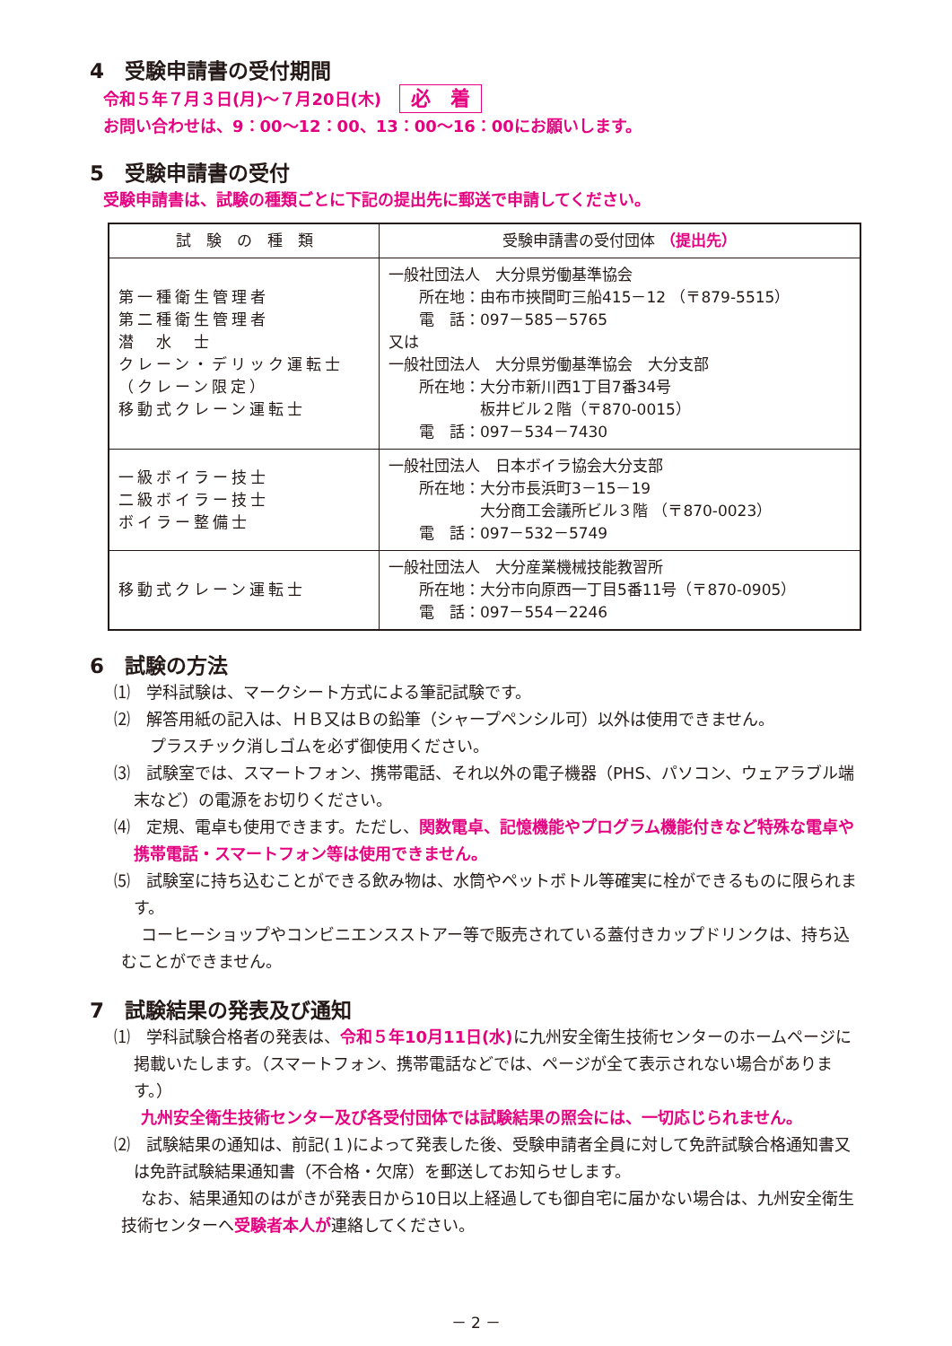4　受験申請書の受付期間
令和５年７月３日(月)～７月20日(木) 必　着
お問い合わせは、9：00～12：00、13：00～16：00にお願いします。
5　受験申請書の受付
受験申請書は、試験の種類ごとに下記の提出先に郵送で申請してください。
| 試 験 の 種 類 | 受験申請書の受付団体 （提出先） |
| --- | --- |
| 第一種衛生管理者 第二種衛生管理者 潜 水 士 クレーン・デリック運転士 （クレーン限定） 移動式クレーン運転士 | 一般社団法人 大分県労働基準協会 所在地：由布市挾間町三船415－12 （〒879-5515） 電 話：097－585－5765 又は 一般社団法人 大分県労働基準協会 大分支部 所在地：大分市新川西1丁目7番34号 板井ビル２階（〒870-0015） 電 話：097－534－7430 |
| 一級ボイラー技士 二級ボイラー技士 ボイラー整備士 | 一般社団法人 日本ボイラ協会大分支部 所在地：大分市長浜町3－15－19 大分商工会議所ビル３階 （〒870-0023） 電 話：097－532－5749 |
| 移動式クレーン運転士 | 一般社団法人 大分産業機械技能教習所 所在地：大分市向原西一丁目5番11号（〒870-0905） 電 話：097－554－2246 |
6　試験の方法
⑴　学科試験は、マークシート方式による筆記試験です。
⑵　解答用紙の記入は、ＨＢ又はＢの鉛筆（シャープペンシル可）以外は使用できません。
　プラスチック消しゴムを必ず御使用ください。
⑶　試験室では、スマートフォン、携帯電話、それ以外の電子機器（PHS、パソコン、ウェアラブル端末など）の電源をお切りください。
⑷　定規、電卓も使用できます。ただし、関数電卓、記憶機能やプログラム機能付きなど特殊な電卓や携帯電話・スマートフォン等は使用できません。
⑸　試験室に持ち込むことができる飲み物は、水筒やペットボトル等確実に栓ができるものに限られます。
コーヒーショップやコンビニエンスストアー等で販売されている蓋付きカップドリンクは、持ち込むことができません。
7　試験結果の発表及び通知
⑴　学科試験合格者の発表は、令和５年10月11日(水) に九州安全衛生技術センターのホームページに掲載いたします。（スマートフォン、携帯電話などでは、ページが全て表示されない場合があります。）
九州安全衛生技術センター及び各受付団体では試験結果の照会には、一切応じられません。
⑵　試験結果の通知は、前記(１)によって発表した後、受験申請者全員に対して免許試験合格通知書又は免許試験結果通知書（不合格・欠席）を郵送してお知らせします。
なお、結果通知のはがきが発表日から10日以上経過しても御自宅に届かない場合は、九州安全衛生技術センターへ受験者本人が連絡してください。
－ 2 －